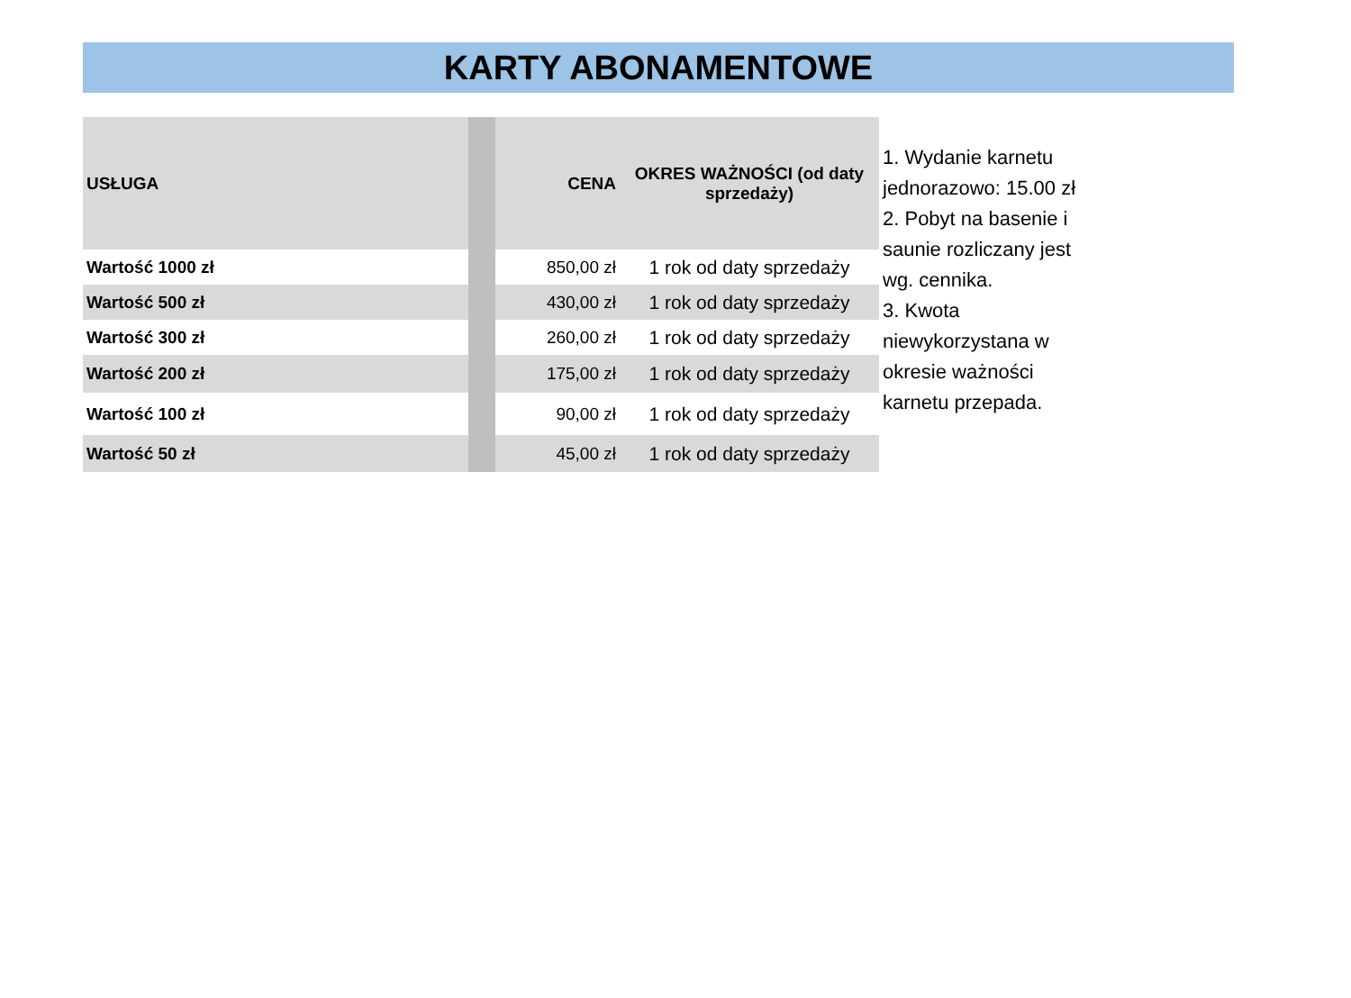KARTY ABONAMENTOWE
| USŁUGA | | CENA | OKRES WAŻNOŚCI (od daty sprzedaży) |
| --- | --- | --- | --- |
| Wartość 1000 zł | | 850,00 zł | 1 rok od daty sprzedaży |
| Wartość 500 zł | | 430,00 zł | 1 rok od daty sprzedaży |
| Wartość 300 zł | | 260,00 zł | 1 rok od daty sprzedaży |
| Wartość 200 zł | | 175,00 zł | 1 rok od daty sprzedaży |
| Wartość 100 zł | | 90,00 zł | 1 rok od daty sprzedaży |
| Wartość 50 zł | | 45,00 zł | 1 rok od daty sprzedaży |
1. Wydanie karnetu jednorazowo: 15.00 zł 2. Pobyt na basenie i saunie rozliczany jest wg. cennika.
3. Kwota niewykorzystana w okresie ważności karnetu przepada.